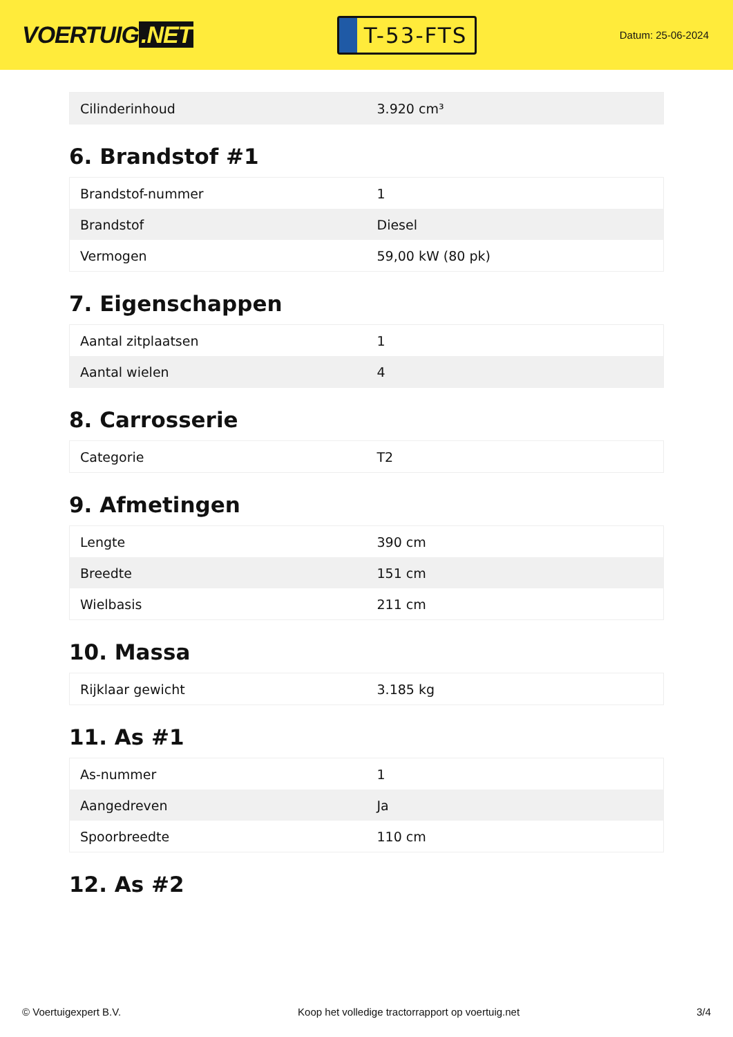VOERTUIG.NET
T-53-FTS
Datum: 25-06-2024
| Cilinderinhoud | 3.920 cm³ |
6. Brandstof #1
| Brandstof-nummer | 1 |
| Brandstof | Diesel |
| Vermogen | 59,00 kW (80 pk) |
7. Eigenschappen
| Aantal zitplaatsen | 1 |
| Aantal wielen | 4 |
8. Carrosserie
| Categorie | T2 |
9. Afmetingen
| Lengte | 390 cm |
| Breedte | 151 cm |
| Wielbasis | 211 cm |
10. Massa
| Rijklaar gewicht | 3.185 kg |
11. As #1
| As-nummer | 1 |
| Aangedreven | Ja |
| Spoorbreedte | 110 cm |
12. As #2
© Voertuigexpert B.V. Koop het volledige tractorrapport op voertuig.net 3/4